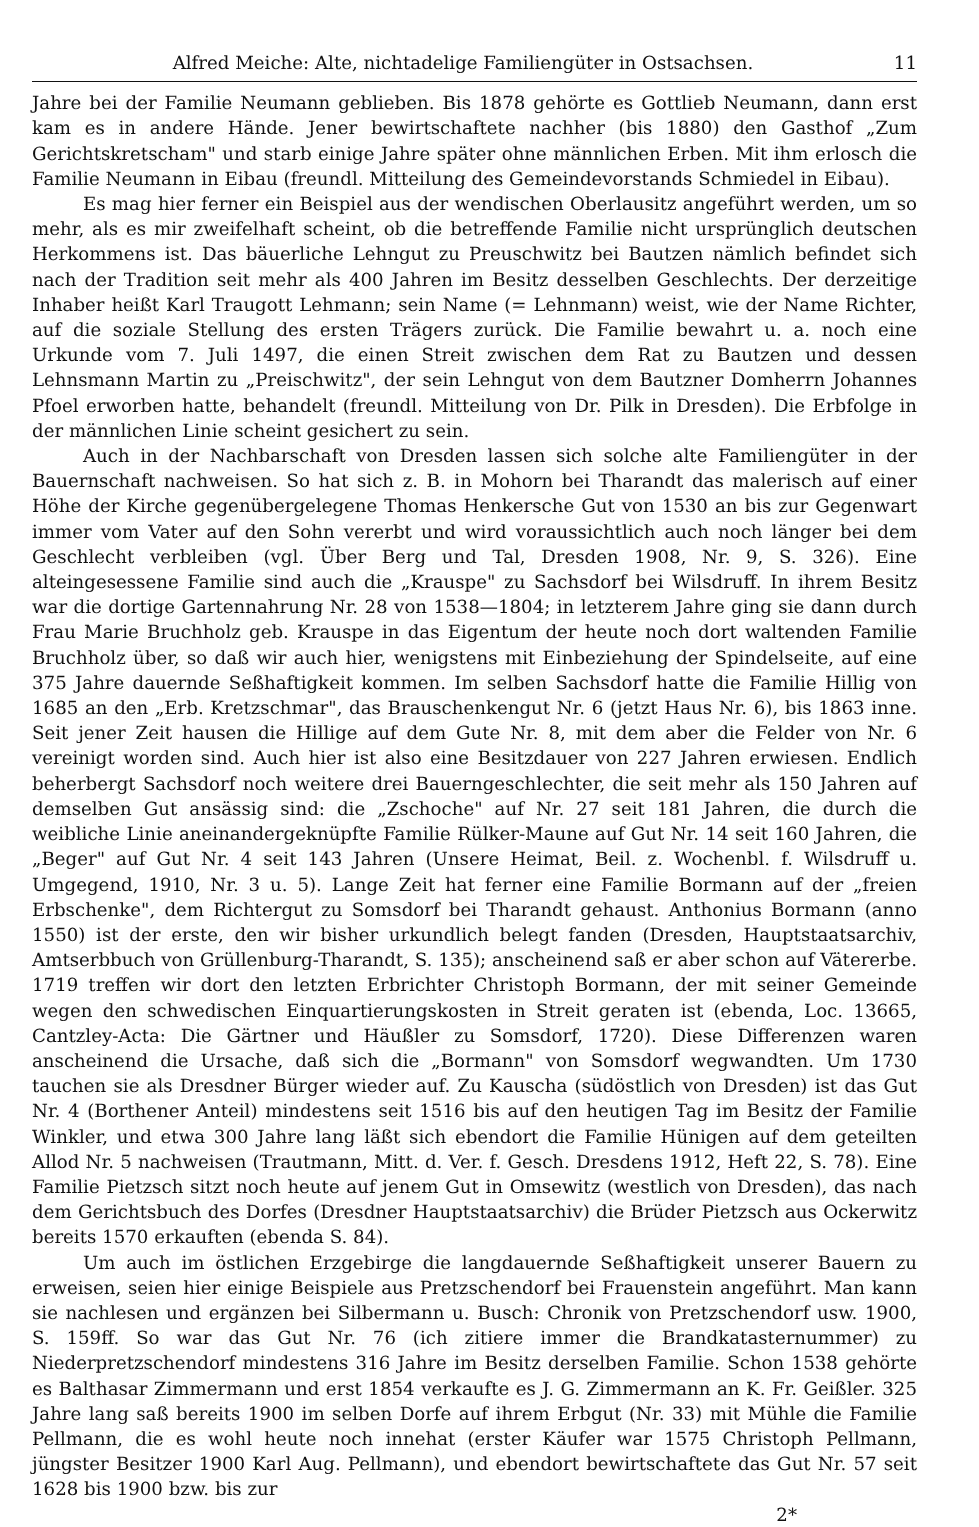Alfred Meiche: Alte, nichtadelige Familiengüter in Ostsachsen. 11
Jahre bei der Familie Neumann geblieben. Bis 1878 gehörte es Gottlieb Neumann, dann erst kam es in andere Hände. Jener bewirtschaftete nachher (bis 1880) den Gasthof „Zum Gerichtskretscham" und starb einige Jahre später ohne männlichen Erben. Mit ihm erlosch die Familie Neumann in Eibau (freundl. Mitteilung des Gemeindevorstands Schmiedel in Eibau).
Es mag hier ferner ein Beispiel aus der wendischen Oberlausitz angeführt werden, um so mehr, als es mir zweifelhaft scheint, ob die betreffende Familie nicht ursprünglich deutschen Herkommens ist. Das bäuerliche Lehngut zu Preuschwitz bei Bautzen nämlich befindet sich nach der Tradition seit mehr als 400 Jahren im Besitz desselben Geschlechts. Der derzeitige Inhaber heißt Karl Traugott Lehmann; sein Name (= Lehnmann) weist, wie der Name Richter, auf die soziale Stellung des ersten Trägers zurück. Die Familie bewahrt u. a. noch eine Urkunde vom 7. Juli 1497, die einen Streit zwischen dem Rat zu Bautzen und dessen Lehnsmann Martin zu „Preischwitz", der sein Lehngut von dem Bautzner Domherrn Johannes Pfoel erworben hatte, behandelt (freundl. Mitteilung von Dr. Pilk in Dresden). Die Erbfolge in der männlichen Linie scheint gesichert zu sein.
Auch in der Nachbarschaft von Dresden lassen sich solche alte Familiengüter in der Bauernschaft nachweisen. So hat sich z. B. in Mohorn bei Tharandt das malerisch auf einer Höhe der Kirche gegenübergelegene Thomas Henkersche Gut von 1530 an bis zur Gegenwart immer vom Vater auf den Sohn vererbt und wird voraussichtlich auch noch länger bei dem Geschlecht verbleiben (vgl. Über Berg und Tal, Dresden 1908, Nr. 9, S. 326). Eine alteingesessene Familie sind auch die „Krauspe" zu Sachsdorf bei Wilsdruff. In ihrem Besitz war die dortige Gartennahrung Nr. 28 von 1538—1804; in letzterem Jahre ging sie dann durch Frau Marie Bruchholz geb. Krauspe in das Eigentum der heute noch dort waltenden Familie Bruchholz über, so daß wir auch hier, wenigstens mit Einbeziehung der Spindelseite, auf eine 375 Jahre dauernde Seßhaftigkeit kommen. Im selben Sachsdorf hatte die Familie Hillig von 1685 an den „Erb. Kretzschmar", das Brauschenkengut Nr. 6 (jetzt Haus Nr. 6), bis 1863 inne. Seit jener Zeit hausen die Hillige auf dem Gute Nr. 8, mit dem aber die Felder von Nr. 6 vereinigt worden sind. Auch hier ist also eine Besitzdauer von 227 Jahren erwiesen. Endlich beherbergt Sachsdorf noch weitere drei Bauerngeschlechter, die seit mehr als 150 Jahren auf demselben Gut ansässig sind: die „Zschoche" auf Nr. 27 seit 181 Jahren, die durch die weibliche Linie aneinandergeknüpfte Familie Rülker-Maune auf Gut Nr. 14 seit 160 Jahren, die „Beger" auf Gut Nr. 4 seit 143 Jahren (Unsere Heimat, Beil. z. Wochenbl. f. Wilsdruff u. Umgegend, 1910, Nr. 3 u. 5). Lange Zeit hat ferner eine Familie Bormann auf der „freien Erbschenke", dem Richtergut zu Somsdorf bei Tharandt gehaust. Anthonius Bormann (anno 1550) ist der erste, den wir bisher urkundlich belegt fanden (Dresden, Hauptstaatsarchiv, Amtserbbuch von Grüllenburg-Tharandt, S. 135); anscheinend saß er aber schon auf Vätererbe. 1719 treffen wir dort den letzten Erbrichter Christoph Bormann, der mit seiner Gemeinde wegen den schwedischen Einquartierungskosten in Streit geraten ist (ebenda, Loc. 13665, Cantzley-Acta: Die Gärtner und Häußler zu Somsdorf, 1720). Diese Differenzen waren anscheinend die Ursache, daß sich die „Bormann" von Somsdorf wegwandten. Um 1730 tauchen sie als Dresdner Bürger wieder auf. Zu Kauscha (südöstlich von Dresden) ist das Gut Nr. 4 (Borthener Anteil) mindestens seit 1516 bis auf den heutigen Tag im Besitz der Familie Winkler, und etwa 300 Jahre lang läßt sich ebendort die Familie Hünigen auf dem geteilten Allod Nr. 5 nachweisen (Trautmann, Mitt. d. Ver. f. Gesch. Dresdens 1912, Heft 22, S. 78). Eine Familie Pietzsch sitzt noch heute auf jenem Gut in Omsewitz (westlich von Dresden), das nach dem Gerichtsbuch des Dorfes (Dresdner Hauptstaatsarchiv) die Brüder Pietzsch aus Ockerwitz bereits 1570 erkauften (ebenda S. 84).
Um auch im östlichen Erzgebirge die langdauernde Seßhaftigkeit unserer Bauern zu erweisen, seien hier einige Beispiele aus Pretzschendorf bei Frauenstein angeführt. Man kann sie nachlesen und ergänzen bei Silbermann u. Busch: Chronik von Pretzschendorf usw. 1900, S. 159ff. So war das Gut Nr. 76 (ich zitiere immer die Brandkatasternummer) zu Niederpretzschendorf mindestens 316 Jahre im Besitz derselben Familie. Schon 1538 gehörte es Balthasar Zimmermann und erst 1854 verkaufte es J. G. Zimmermann an K. Fr. Geißler. 325 Jahre lang saß bereits 1900 im selben Dorfe auf ihrem Erbgut (Nr. 33) mit Mühle die Familie Pellmann, die es wohl heute noch innehat (erster Käufer war 1575 Christoph Pellmann, jüngster Besitzer 1900 Karl Aug. Pellmann), und ebendort bewirtschaftete das Gut Nr. 57 seit 1628 bis 1900 bzw. bis zur
2*